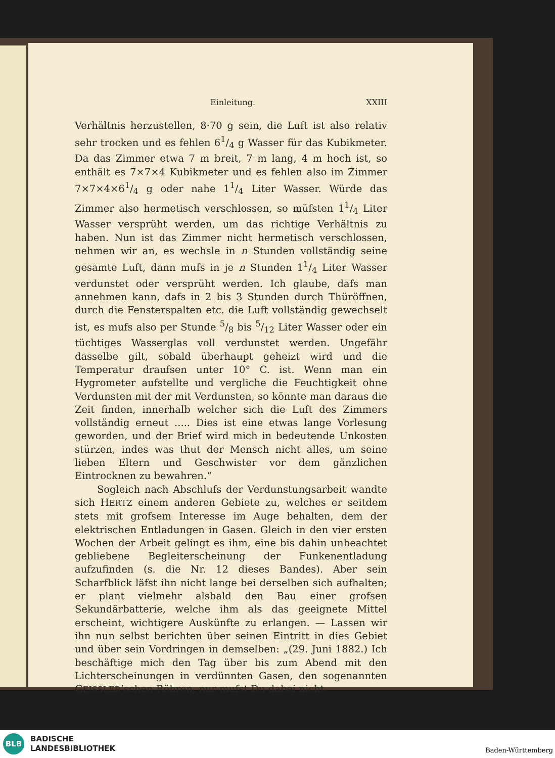Einleitung. XXIII
Verhältnis herzustellen, 8·70 g sein, die Luft ist also relativ sehr trocken und es fehlen 61/4 g Wasser für das Kubikmeter. Da das Zimmer etwa 7 m breit, 7 m lang, 4 m hoch ist, so enthält es 7×7×4 Kubikmeter und es fehlen also im Zimmer 7×7×4×61/4 g oder nahe 11/4 Liter Wasser. Würde das Zimmer also hermetisch verschlossen, so müfsten 11/4 Liter Wasser versprüht werden, um das richtige Verhältnis zu haben. Nun ist das Zimmer nicht hermetisch verschlossen, nehmen wir an, es wechsle in n Stunden vollständig seine gesamte Luft, dann mufs in je n Stunden 11/4 Liter Wasser verdunstet oder versprüht werden. Ich glaube, dafs man annehmen kann, dafs in 2 bis 3 Stunden durch Thüröffnen, durch die Fensterspalten etc. die Luft vollständig gewechselt ist, es mufs also per Stunde 5/8 bis 5/12 Liter Wasser oder ein tüchtiges Wasserglas voll verdunstet werden. Ungefähr dasselbe gilt, sobald überhaupt geheizt wird und die Temperatur draufsen unter 10° C. ist. Wenn man ein Hygrometer aufstellte und vergliche die Feuchtigkeit ohne Verdunsten mit der mit Verdunsten, so könnte man daraus die Zeit finden, innerhalb welcher sich die Luft des Zimmers vollständig erneut ..... Dies ist eine etwas lange Vorlesung geworden, und der Brief wird mich in bedeutende Unkosten stürzen, indes was thut der Mensch nicht alles, um seine lieben Eltern und Geschwister vor dem gänzlichen Eintrocknen zu bewahren.“
Sogleich nach Abschlufs der Verdunstungsarbeit wandte sich HERTZ einem anderen Gebiete zu, welches er seitdem stets mit grofsem Interesse im Auge behalten, dem der elektrischen Entladungen in Gasen. Gleich in den vier ersten Wochen der Arbeit gelingt es ihm, eine bis dahin unbeachtet gebliebene Begleiterscheinung der Funkenentladung aufzufinden (s. die Nr. 12 dieses Bandes). Aber sein Scharfblick läfst ihn nicht lange bei derselben sich aufhalten; er plant vielmehr alsbald den Bau einer grofsen Sekundärbatterie, welche ihm als das geeignete Mittel erscheint, wichtigere Auskünfte zu erlangen. — Lassen wir ihn nun selbst berichten über seinen Eintritt in dies Gebiet und über sein Vordringen in demselben: „(29. Juni 1882.) Ich beschäftige mich den Tag über bis zum Abend mit den Lichterscheinungen in verdünnten Gasen, den sogenannten GEISSLER’schen Röhren, nur mufst Du dabei nicht
BLB
BADISCHE
LANDESBIBLIOTHEK
Baden-Württemberg